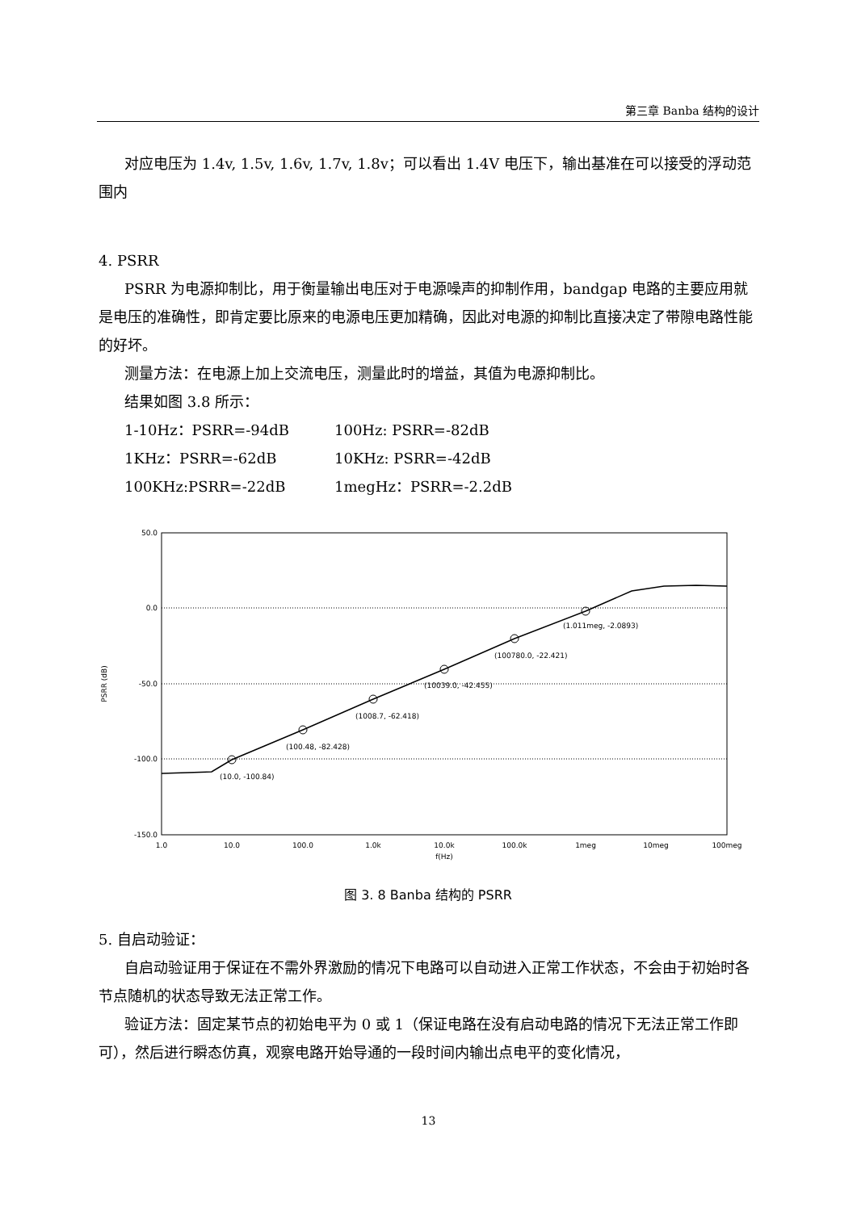第三章 Banba 结构的设计
对应电压为 1.4v, 1.5v, 1.6v, 1.7v, 1.8v；可以看出 1.4V 电压下，输出基准在可以接受的浮动范围内
4. PSRR
PSRR 为电源抑制比，用于衡量输出电压对于电源噪声的抑制作用，bandgap 电路的主要应用就是电压的准确性，即肯定要比原来的电源电压更加精确，因此对电源的抑制比直接决定了带隙电路性能的好坏。
测量方法：在电源上加上交流电压，测量此时的增益，其值为电源抑制比。
结果如图 3.8 所示：
1-10Hz：PSRR=-94dB 100Hz: PSRR=-82dB
1KHz：PSRR=-62dB 10KHz: PSRR=-42dB
100KHz:PSRR=-22dB 1megHz：PSRR=-2.2dB
50.0
0.0
-50.0
-100.0
-150.0
PSRR (dB)
1.0
10.0
100.0
1.0k
10.0k
100.0k
1meg
10meg
100meg
f(Hz)
(10.0, -100.84)
(100.48, -82.428)
(1008.7, -62.418)
(10039.0, -42.455)
(100780.0, -22.421)
(1.011meg, -2.0893)
图 3. 8 Banba 结构的 PSRR
5. 自启动验证：
自启动验证用于保证在不需外界激励的情况下电路可以自动进入正常工作状态，不会由于初始时各节点随机的状态导致无法正常工作。
验证方法：固定某节点的初始电平为 0 或 1（保证电路在没有启动电路的情况下无法正常工作即可），然后进行瞬态仿真，观察电路开始导通的一段时间内输出点电平的变化情况，
13